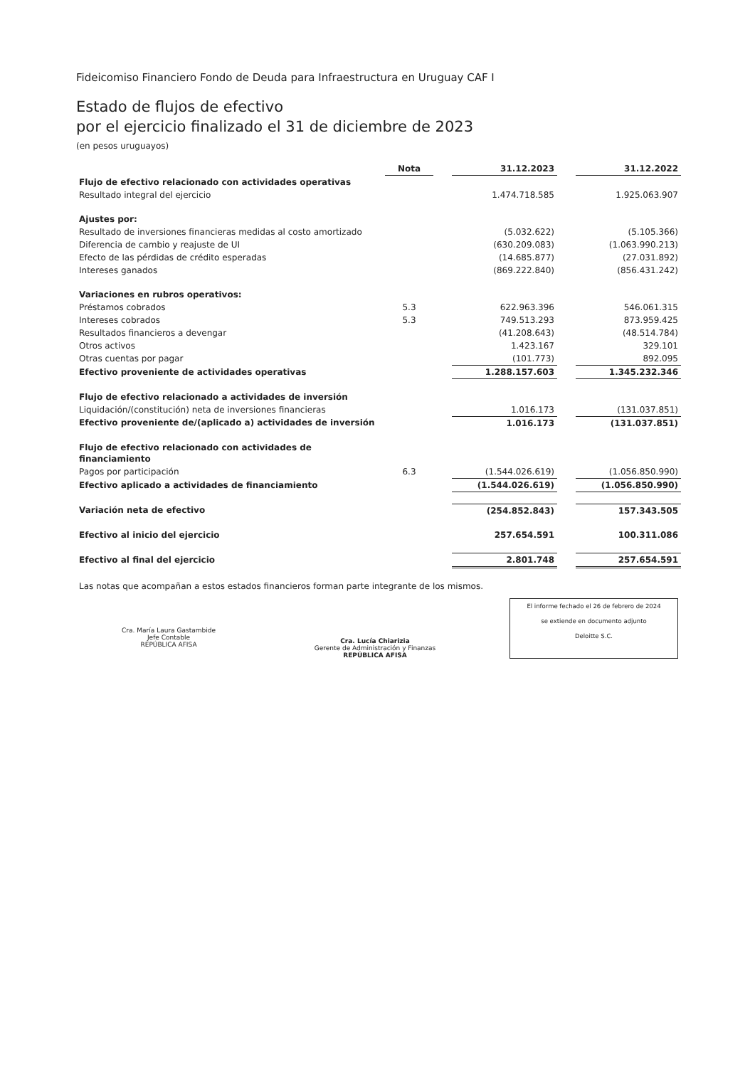Fideicomiso Financiero Fondo de Deuda para Infraestructura en Uruguay CAF I
Estado de flujos de efectivo
por el ejercicio finalizado el 31 de diciembre de 2023
(en pesos uruguayos)
| | Nota | | 31.12.2023 | | 31.12.2022 |
| --- | --- | --- | --- | --- | --- |
| Flujo de efectivo relacionado con actividades operativas | | | | | |
| Resultado integral del ejercicio | | | 1.474.718.585 | | 1.925.063.907 |
| Ajustes por: | | | | | |
| Resultado de inversiones financieras medidas al costo amortizado | | | (5.032.622) | | (5.105.366) |
| Diferencia de cambio y reajuste de UI | | | (630.209.083) | | (1.063.990.213) |
| Efecto de las pérdidas de crédito esperadas | | | (14.685.877) | | (27.031.892) |
| Intereses ganados | | | (869.222.840) | | (856.431.242) |
| Variaciones en rubros operativos: | | | | | |
| Préstamos cobrados | 5.3 | | 622.963.396 | | 546.061.315 |
| Intereses cobrados | 5.3 | | 749.513.293 | | 873.959.425 |
| Resultados financieros a devengar | | | (41.208.643) | | (48.514.784) |
| Otros activos | | | 1.423.167 | | 329.101 |
| Otras cuentas por pagar | | | (101.773) | | 892.095 |
| Efectivo proveniente de actividades operativas | | | 1.288.157.603 | | 1.345.232.346 |
| Flujo de efectivo relacionado a actividades de inversión | | | | | |
| Liquidación/(constitución) neta de inversiones financieras | | | 1.016.173 | | (131.037.851) |
| Efectivo proveniente de/(aplicado a) actividades de inversión | | | 1.016.173 | | (131.037.851) |
| Flujo de efectivo relacionado con actividades de financiamiento | | | | | |
| Pagos por participación | 6.3 | | (1.544.026.619) | | (1.056.850.990) |
| Efectivo aplicado a actividades de financiamiento | | | (1.544.026.619) | | (1.056.850.990) |
| Variación neta de efectivo | | | (254.852.843) | | 157.343.505 |
| Efectivo al inicio del ejercicio | | | 257.654.591 | | 100.311.086 |
| Efectivo al final del ejercicio | | | 2.801.748 | | 257.654.591 |
Las notas que acompañan a estos estados financieros forman parte integrante de los mismos.
Cra. María Laura Gastambide
Jefe Contable
REPÚBLICA AFISA
Cra. Lucía Chiarizia
Gerente de Administración y Finanzas
REPÚBLICA AFISA
El informe fechado el 26 de febrero de 2024
se extiende en documento adjunto
Deloitte S.C.